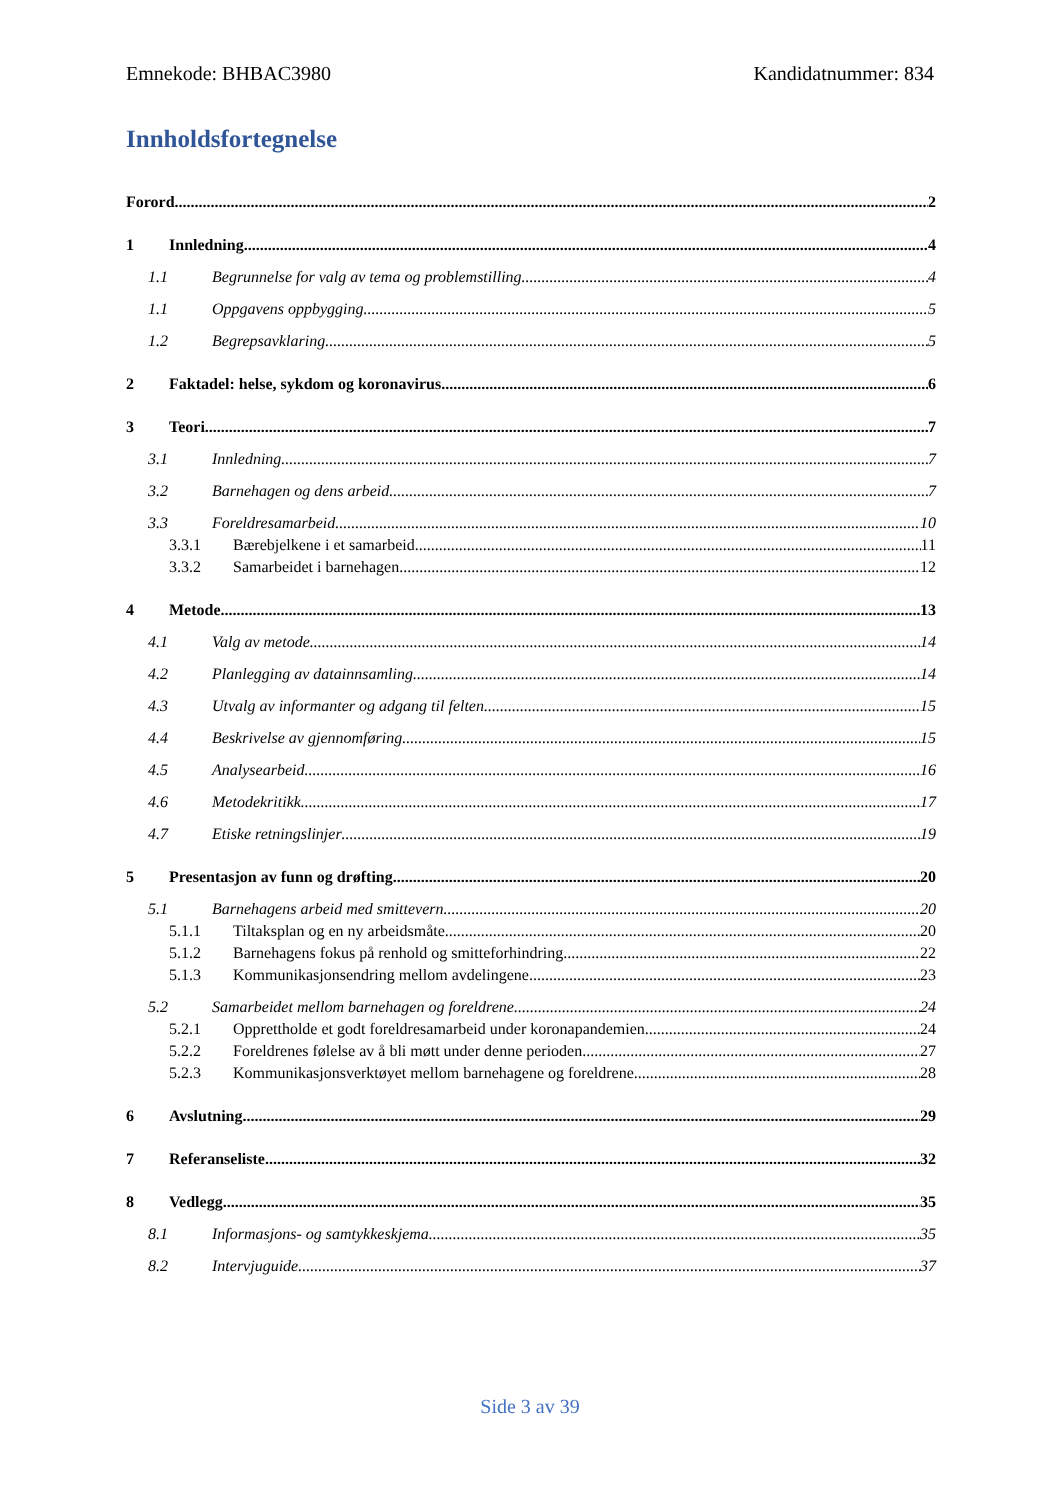Emnekode: BHBAC3980 Kandidatnummer: 834
Innholdsfortegnelse
Forord 2
1 Innledning 4
1.1 Begrunnelse for valg av tema og problemstilling 4
1.1 Oppgavens oppbygging 5
1.2 Begrepsavklaring 5
2 Faktadel: helse, sykdom og koronavirus 6
3 Teori 7
3.1 Innledning 7
3.2 Barnehagen og dens arbeid 7
3.3 Foreldresamarbeid 10
3.3.1 Bærebjelkene i et samarbeid 11
3.3.2 Samarbeidet i barnehagen 12
4 Metode 13
4.1 Valg av metode 14
4.2 Planlegging av datainnsamling 14
4.3 Utvalg av informanter og adgang til felten 15
4.4 Beskrivelse av gjennomføring 15
4.5 Analysearbeid 16
4.6 Metodekritikk 17
4.7 Etiske retningslinjer 19
5 Presentasjon av funn og drøfting 20
5.1 Barnehagens arbeid med smittevern 20
5.1.1 Tiltaksplan og en ny arbeidsmåte 20
5.1.2 Barnehagens fokus på renhold og smitteforhindring 22
5.1.3 Kommunikasjonsendring mellom avdelingene 23
5.2 Samarbeidet mellom barnehagen og foreldrene 24
5.2.1 Opprettholde et godt foreldresamarbeid under koronapandemien 24
5.2.2 Foreldrenes følelse av å bli møtt under denne perioden 27
5.2.3 Kommunikasjonsverktøyet mellom barnehagene og foreldrene 28
6 Avslutning 29
7 Referanseliste 32
8 Vedlegg 35
8.1 Informasjons- og samtykkeskjema 35
8.2 Intervjuguide 37
Side 3 av 39